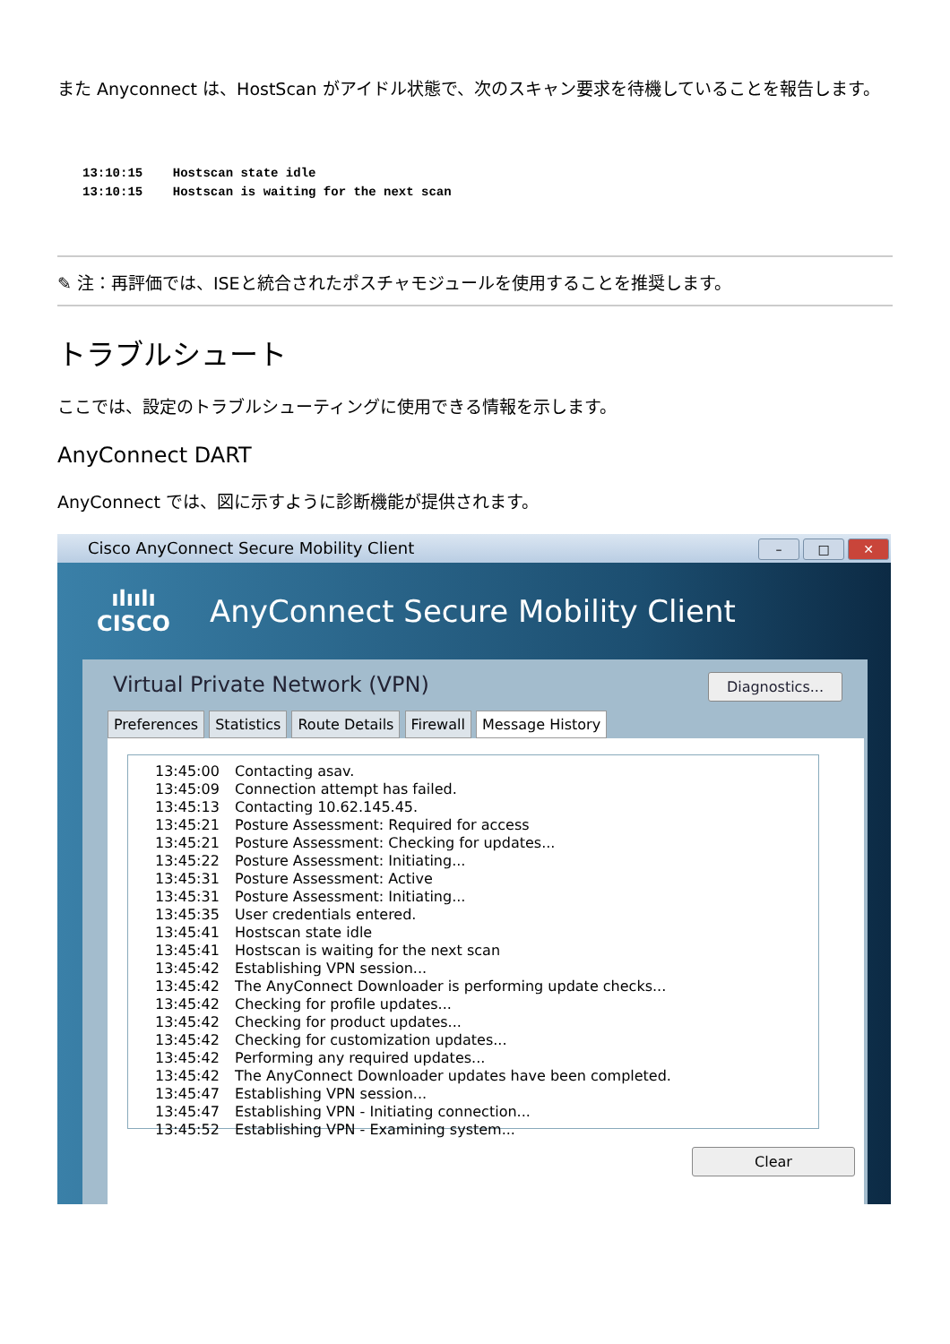また Anyconnect は、HostScan がアイドル状態で、次のスキャン要求を待機していることを報告します。
13:10:15    Hostscan state idle
13:10:15    Hostscan is waiting for the next scan
✎ 注：再評価では、ISEと統合されたポスチャモジュールを使用することを推奨します。
トラブルシュート
ここでは、設定のトラブルシューティングに使用できる情報を示します。
AnyConnect DART
AnyConnect では、図に示すように診断機能が提供されます。
Cisco AnyConnect Secure Mobility Client – □ ✕
ılıılı
CISCO
AnyConnect Secure Mobility Client
Virtual Private Network (VPN) Diagnostics...
Preferences Statistics Route Details Firewall Message History
13:45:00 Contacting asav.
13:45:09 Connection attempt has failed.
13:45:13 Contacting 10.62.145.45.
13:45:21 Posture Assessment: Required for access
13:45:21 Posture Assessment: Checking for updates...
13:45:22 Posture Assessment: Initiating...
13:45:31 Posture Assessment: Active
13:45:31 Posture Assessment: Initiating...
13:45:35 User credentials entered.
13:45:41 Hostscan state idle
13:45:41 Hostscan is waiting for the next scan
13:45:42 Establishing VPN session...
13:45:42 The AnyConnect Downloader is performing update checks...
13:45:42 Checking for profile updates...
13:45:42 Checking for product updates...
13:45:42 Checking for customization updates...
13:45:42 Performing any required updates...
13:45:42 The AnyConnect Downloader updates have been completed.
13:45:47 Establishing VPN session...
13:45:47 Establishing VPN - Initiating connection...
13:45:52 Establishing VPN - Examining system...
Clear